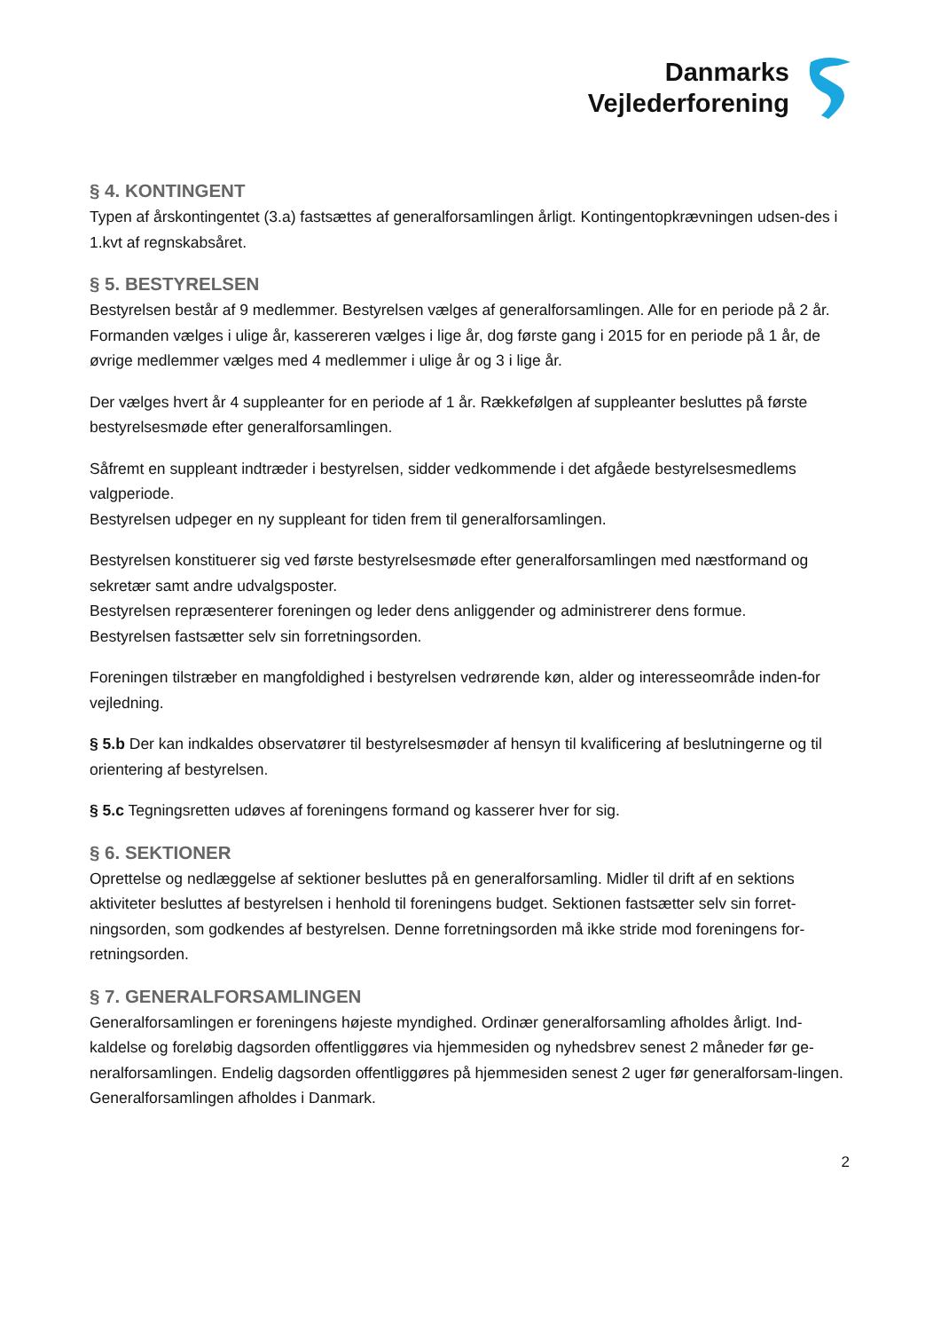Danmarks
Vejlederforening
§ 4. KONTINGENT
Typen af årskontingentet (3.a) fastsættes af generalforsamlingen årligt. Kontingentopkrævningen udsen-des i 1.kvt af regnskabsåret.
§ 5. BESTYRELSEN
Bestyrelsen består af 9 medlemmer. Bestyrelsen vælges af generalforsamlingen. Alle for en periode på 2 år. Formanden vælges i ulige år, kassereren vælges i lige år, dog første gang i 2015 for en periode på 1 år, de øvrige medlemmer vælges med 4 medlemmer i ulige år og 3 i lige år.
Der vælges hvert år 4 suppleanter for en periode af 1 år. Rækkefølgen af suppleanter besluttes på første bestyrelsesmøde efter generalforsamlingen.
Såfremt en suppleant indtræder i bestyrelsen, sidder vedkommende i det afgåede bestyrelsesmedlems valgperiode.
Bestyrelsen udpeger en ny suppleant for tiden frem til generalforsamlingen.
Bestyrelsen konstituerer sig ved første bestyrelsesmøde efter generalforsamlingen med næstformand og sekretær samt andre udvalgsposter.
Bestyrelsen repræsenterer foreningen og leder dens anliggender og administrerer dens formue.
Bestyrelsen fastsætter selv sin forretningsorden.
Foreningen tilstræber en mangfoldighed i bestyrelsen vedrørende køn, alder og interesseområde inden-for vejledning.
§ 5.b Der kan indkaldes observatører til bestyrelsesmøder af hensyn til kvalificering af beslutningerne og til orientering af bestyrelsen.
§ 5.c Tegningsretten udøves af foreningens formand og kasserer hver for sig.
§ 6. SEKTIONER
Oprettelse og nedlæggelse af sektioner besluttes på en generalforsamling. Midler til drift af en sektions aktiviteter besluttes af bestyrelsen i henhold til foreningens budget. Sektionen fastsætter selv sin forret-ningsorden, som godkendes af bestyrelsen. Denne forretningsorden må ikke stride mod foreningens for-retningsorden.
§ 7. GENERALFORSAMLINGEN
Generalforsamlingen er foreningens højeste myndighed. Ordinær generalforsamling afholdes årligt. Ind-kaldelse og foreløbig dagsorden offentliggøres via hjemmesiden og nyhedsbrev senest 2 måneder før ge-neralforsamlingen. Endelig dagsorden offentliggøres på hjemmesiden senest 2 uger før generalforsam-lingen. Generalforsamlingen afholdes i Danmark.
2